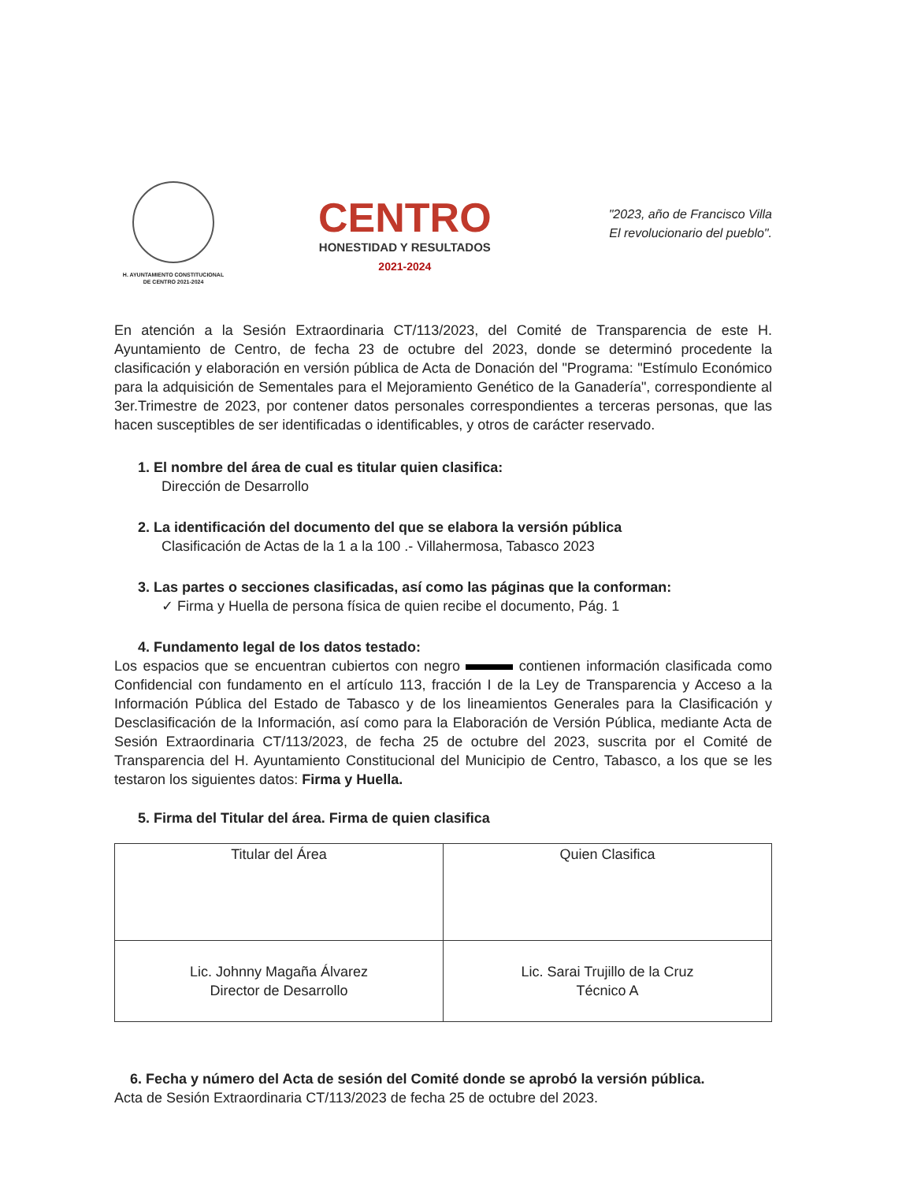H. AYUNTAMIENTO CONSTITUCIONAL
DE CENTRO 2021-2024
CENTRO
HONESTIDAD Y RESULTADOS
2021-2024
"2023, año de Francisco Villa
El revolucionario del pueblo".
En atención a la Sesión Extraordinaria CT/113/2023, del Comité de Transparencia de este H. Ayuntamiento de Centro, de fecha 23 de octubre del 2023, donde se determinó procedente la clasificación y elaboración en versión pública de Acta de Donación del "Programa: "Estímulo Económico para la adquisición de Sementales para el Mejoramiento Genético de la Ganadería", correspondiente al 3er.Trimestre de 2023, por contener datos personales correspondientes a terceras personas, que las hacen susceptibles de ser identificadas o identificables, y otros de carácter reservado.
1. El nombre del área de cual es titular quien clasifica:
Dirección de Desarrollo
2. La identificación del documento del que se elabora la versión pública
Clasificación de Actas de la 1 a la 100 .- Villahermosa, Tabasco 2023
3. Las partes o secciones clasificadas, así como las páginas que la conforman:
✓ Firma y Huella de persona física de quien recibe el documento, Pág. 1
4. Fundamento legal de los datos testado:
Los espacios que se encuentran cubiertos con negro contienen información clasificada como Confidencial con fundamento en el artículo 113, fracción I de la Ley de Transparencia y Acceso a la Información Pública del Estado de Tabasco y de los lineamientos Generales para la Clasificación y Desclasificación de la Información, así como para la Elaboración de Versión Pública, mediante Acta de Sesión Extraordinaria CT/113/2023, de fecha 25 de octubre del 2023, suscrita por el Comité de Transparencia del H. Ayuntamiento Constitucional del Municipio de Centro, Tabasco, a los que se les testaron los siguientes datos: Firma y Huella.
5. Firma del Titular del área. Firma de quien clasifica
| Titular del Área | Quien Clasifica |
| Lic. Johnny Magaña Álvarez Director de Desarrollo | Lic. Sarai Trujillo de la Cruz Técnico A |
6. Fecha y número del Acta de sesión del Comité donde se aprobó la versión pública.
Acta de Sesión Extraordinaria CT/113/2023 de fecha 25 de octubre del 2023.